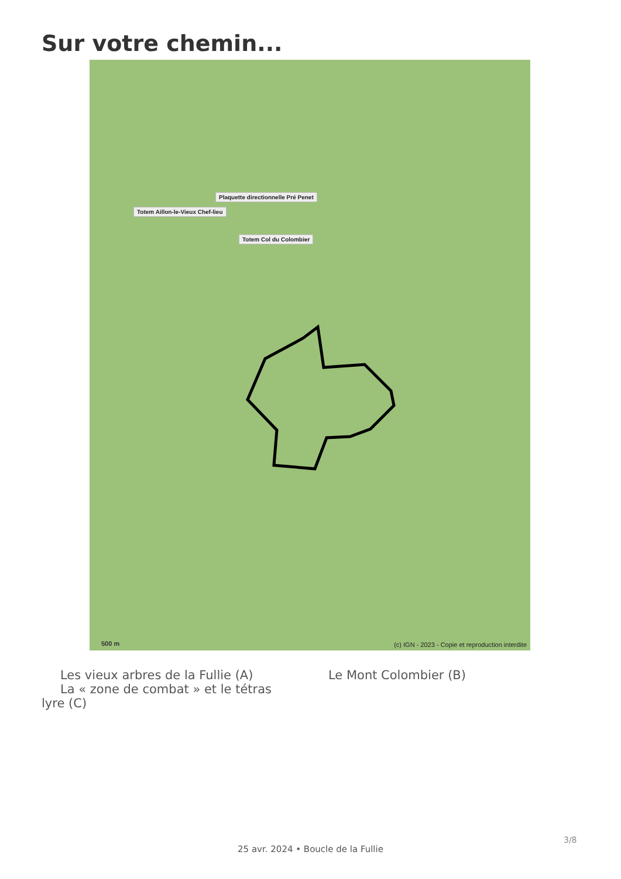Sur votre chemin...
Plaquette directionnelle Pré Penet
Totem Aillon-le-Vieux Chef-lieu
Totem Col du Colombier
(c) IGN - 2023 - Copie et reproduction interdite
500 m
Les vieux arbres de la Fullie (A)
La « zone de combat » et le tétras lyre (C)
Le Mont Colombier (B)
3/8
25 avr. 2024 • Boucle de la Fullie